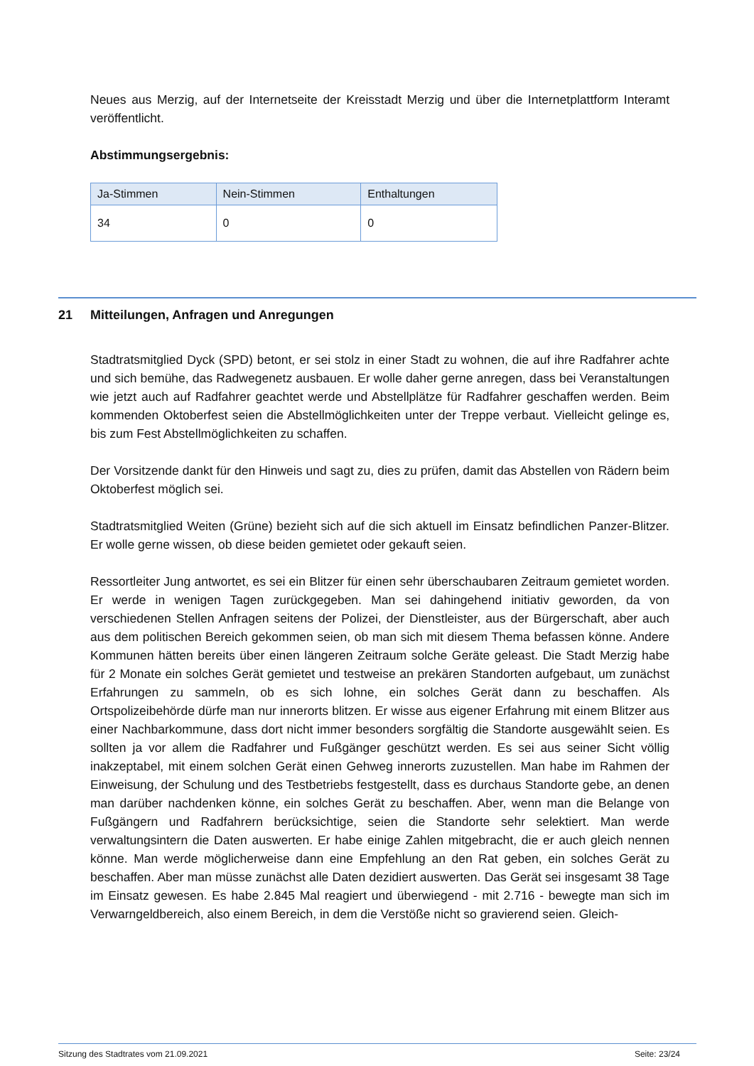Neues aus Merzig, auf der Internetseite der Kreisstadt Merzig und über die Internetplattform Interamt veröffentlicht.
Abstimmungsergebnis:
| Ja-Stimmen | Nein-Stimmen | Enthaltungen |
| --- | --- | --- |
| 34 | 0 | 0 |
21 Mitteilungen, Anfragen und Anregungen
Stadtratsmitglied Dyck (SPD) betont, er sei stolz in einer Stadt zu wohnen, die auf ihre Radfahrer achte und sich bemühe, das Radwegenetz ausbauen. Er wolle daher gerne anregen, dass bei Veranstaltungen wie jetzt auch auf Radfahrer geachtet werde und Abstellplätze für Radfahrer geschaffen werden. Beim kommenden Oktoberfest seien die Abstellmöglichkeiten unter der Treppe verbaut. Vielleicht gelinge es, bis zum Fest Abstellmöglichkeiten zu schaffen.
Der Vorsitzende dankt für den Hinweis und sagt zu, dies zu prüfen, damit das Abstellen von Rädern beim Oktoberfest möglich sei.
Stadtratsmitglied Weiten (Grüne) bezieht sich auf die sich aktuell im Einsatz befindlichen Panzer-Blitzer. Er wolle gerne wissen, ob diese beiden gemietet oder gekauft seien.
Ressortleiter Jung antwortet, es sei ein Blitzer für einen sehr überschaubaren Zeitraum gemietet worden. Er werde in wenigen Tagen zurückgegeben. Man sei dahingehend initiativ geworden, da von verschiedenen Stellen Anfragen seitens der Polizei, der Dienstleister, aus der Bürgerschaft, aber auch aus dem politischen Bereich gekommen seien, ob man sich mit diesem Thema befassen könne. Andere Kommunen hätten bereits über einen längeren Zeitraum solche Geräte geleast. Die Stadt Merzig habe für 2 Monate ein solches Gerät gemietet und testweise an prekären Standorten aufgebaut, um zunächst Erfahrungen zu sammeln, ob es sich lohne, ein solches Gerät dann zu beschaffen. Als Ortspolizeibehörde dürfe man nur innerorts blitzen. Er wisse aus eigener Erfahrung mit einem Blitzer aus einer Nachbarkommune, dass dort nicht immer besonders sorgfältig die Standorte ausgewählt seien. Es sollten ja vor allem die Radfahrer und Fußgänger geschützt werden. Es sei aus seiner Sicht völlig inakzeptabel, mit einem solchen Gerät einen Gehweg innerorts zuzustellen. Man habe im Rahmen der Einweisung, der Schulung und des Testbetriebs festgestellt, dass es durchaus Standorte gebe, an denen man darüber nachdenken könne, ein solches Gerät zu beschaffen. Aber, wenn man die Belange von Fußgängern und Radfahrern berücksichtige, seien die Standorte sehr selektiert. Man werde verwaltungsintern die Daten auswerten. Er habe einige Zahlen mitgebracht, die er auch gleich nennen könne. Man werde möglicherweise dann eine Empfehlung an den Rat geben, ein solches Gerät zu beschaffen. Aber man müsse zunächst alle Daten dezidiert auswerten. Das Gerät sei insgesamt 38 Tage im Einsatz gewesen. Es habe 2.845 Mal reagiert und überwiegend - mit 2.716 - bewegte man sich im Verwarngeldbereich, also einem Bereich, in dem die Verstöße nicht so gravierend seien. Gleich-
Sitzung des Stadtrates vom 21.09.2021 Seite: 23/24